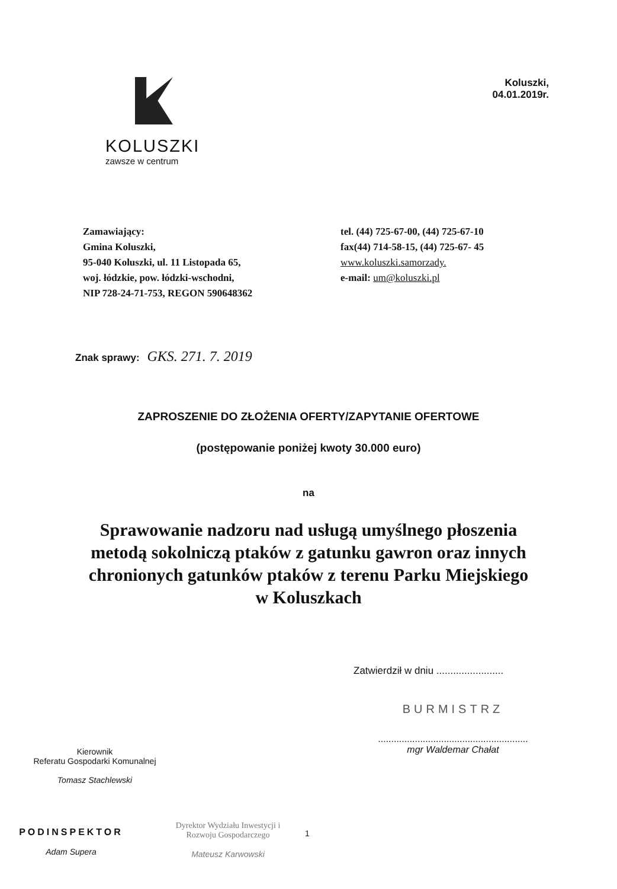KOLUSZKI
zawsze w centrum
Koluszki,
04.01.2019r.
Zamawiający:
Gmina Koluszki,
95-040 Koluszki, ul. 11 Listopada 65,
woj. łódzkie, pow. łódzki-wschodni,
NIP 728-24-71-753, REGON 590648362
tel. (44) 725-67-00, (44) 725-67-10
fax(44) 714-58-15, (44) 725-67- 45
www.koluszki.samorzady.
e-mail: um@koluszki.pl
Znak sprawy: GKS. 271. 7. 2019
ZAPROSZENIE DO ZŁOŻENIA OFERTY/ZAPYTANIE OFERTOWE
(postępowanie poniżej kwoty 30.000 euro)
na
Sprawowanie nadzoru nad usługą umyślnego płoszenia
metodą sokolniczą ptaków z gatunku gawron oraz innych
chronionych gatunków ptaków z terenu Parku Miejskiego
w Koluszkach
Zatwierdził w dniu ........................
BURMISTRZ
.........................................................
mgr Waldemar Chałat
Kierownik
Referatu Gospodarki Komunalnej
Tomasz Stachlewski
PODINSPEKTOR
Adam Supera
Dyrektor Wydziału Inwestycji i Rozwoju Gospodarczego
Mateusz Karwowski
1